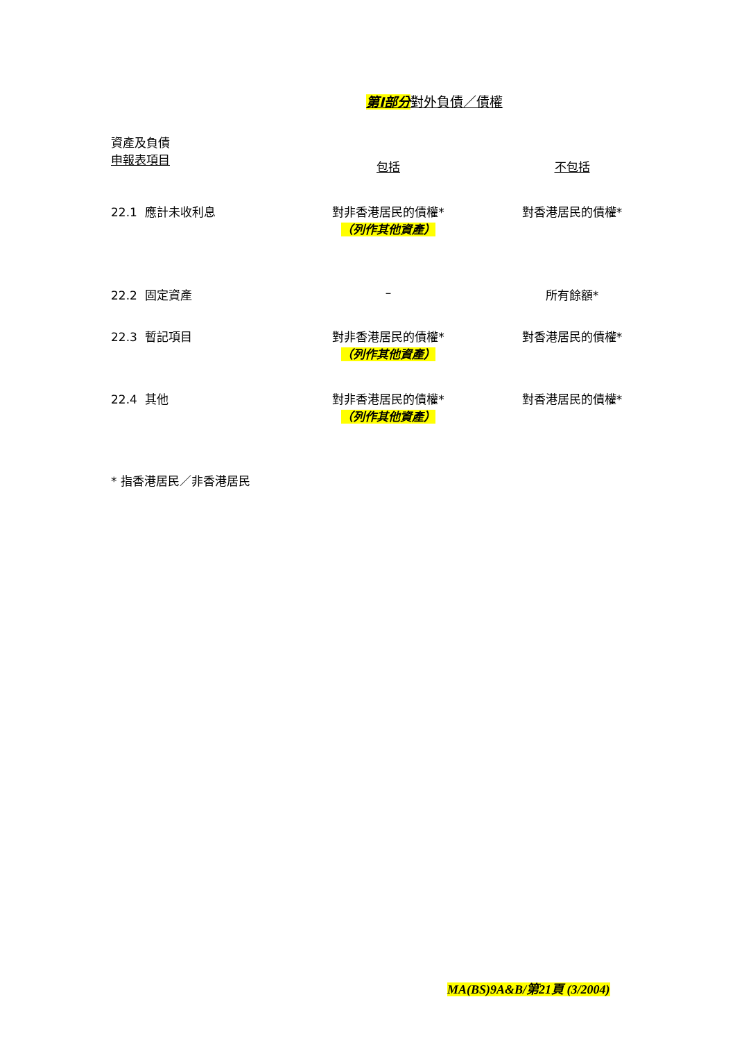第I部分對外負債／債權
| 資產及負債 申報表項目 | 包括 | 不包括 |
| --- | --- | --- |
| 22.1 應計未收利息 | 對非香港居民的債權* （列作其他資產） | 對香港居民的債權* |
| 22.2 固定資產 | – | 所有餘額* |
| 22.3 暫記項目 | 對非香港居民的債權* （列作其他資產） | 對香港居民的債權* |
| 22.4 其他 | 對非香港居民的債權* （列作其他資產） | 對香港居民的債權* |
* 指香港居民／非香港居民
MA(BS)9A&B/第21頁 (3/2004)